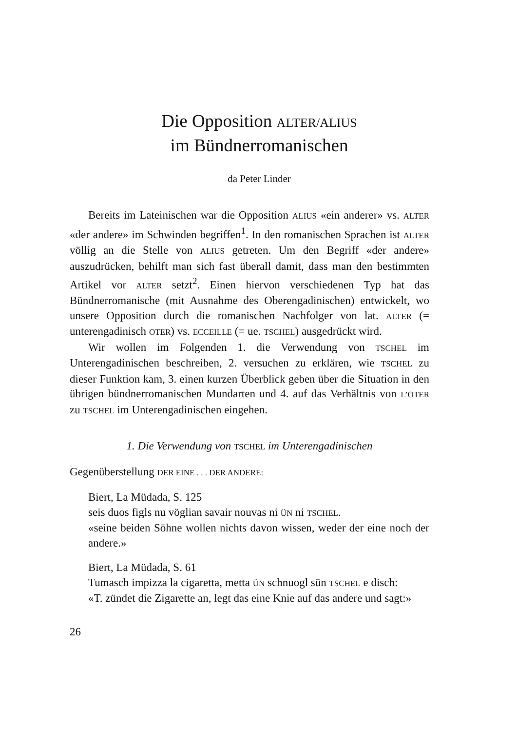Die Opposition ALTER/ALIUS
im Bündnerromanischen
da Peter Linder
Bereits im Lateinischen war die Opposition ALIUS «ein anderer» vs. ALTER «der andere» im Schwinden begriffen<sup>1</sup>. In den romanischen Sprachen ist ALTER völlig an die Stelle von ALIUS getreten. Um den Begriff «der andere» auszudrücken, behilft man sich fast überall damit, dass man den bestimmten Artikel vor ALTER setzt<sup>2</sup>. Einen hiervon verschiedenen Typ hat das Bündnerromanische (mit Ausnahme des Oberengadinischen) entwickelt, wo unsere Opposition durch die romanischen Nachfolger von lat. ALTER (= unterengadinisch OTER) vs. ECCEILLE (= ue. TSCHEL) ausgedrückt wird.
Wir wollen im Folgenden 1. die Verwendung von TSCHEL im Unterengadinischen beschreiben, 2. versuchen zu erklären, wie TSCHEL zu dieser Funktion kam, 3. einen kurzen Überblick geben über die Situation in den übrigen bündnerromanischen Mundarten und 4. auf das Verhältnis von L’OTER zu TSCHEL im Unterengadinischen eingehen.
1. Die Verwendung von TSCHEL im Unterengadinischen
Gegenüberstellung DER EINE . . . DER ANDERE:
Biert, La Müdada, S. 125
seis duos figls nu vöglian savair nouvas ni ÜN ni TSCHEL.
«seine beiden Söhne wollen nichts davon wissen, weder der eine noch der andere.»
Biert, La Müdada, S. 61
Tumasch impizza la cigaretta, metta ÜN schnuogl sün TSCHEL e disch:
«T. zündet die Zigarette an, legt das eine Knie auf das andere und sagt:»
26